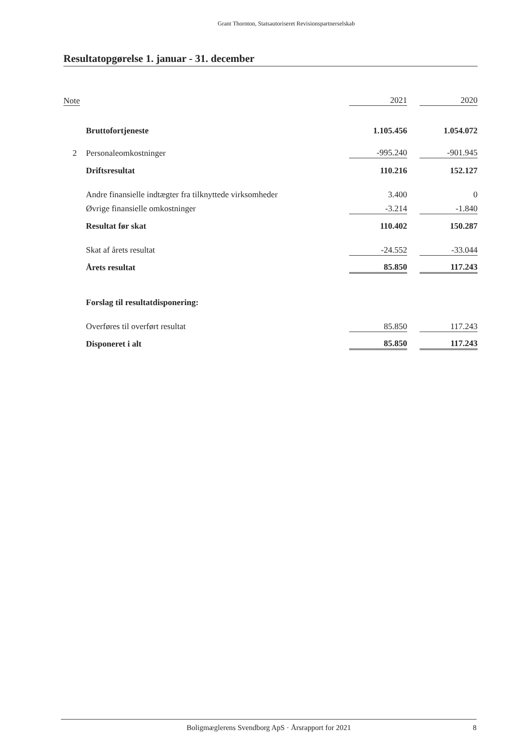Grant Thornton, Statsautoriseret Revisionspartnerselskab
Resultatopgørelse 1. januar - 31. december
| Note | | 2021 | | 2020 |
| --- | --- | --- | --- | --- |
| | Bruttofortjeneste | 1.105.456 | | 1.054.072 |
| 2 | Personaleomkostninger | -995.240 | | -901.945 |
| | Driftsresultat | 110.216 | | 152.127 |
| | Andre finansielle indtægter fra tilknyttede virksomheder | 3.400 | | 0 |
| | Øvrige finansielle omkostninger | -3.214 | | -1.840 |
| | Resultat før skat | 110.402 | | 150.287 |
| | Skat af årets resultat | -24.552 | | -33.044 |
| | Årets resultat | 85.850 | | 117.243 |
| | Forslag til resultatdisponering: | | | |
| | Overføres til overført resultat | 85.850 | | 117.243 |
| | Disponeret i alt | 85.850 | | 117.243 |
Boligmæglerens Svendborg ApS · Årsrapport for 2021 8